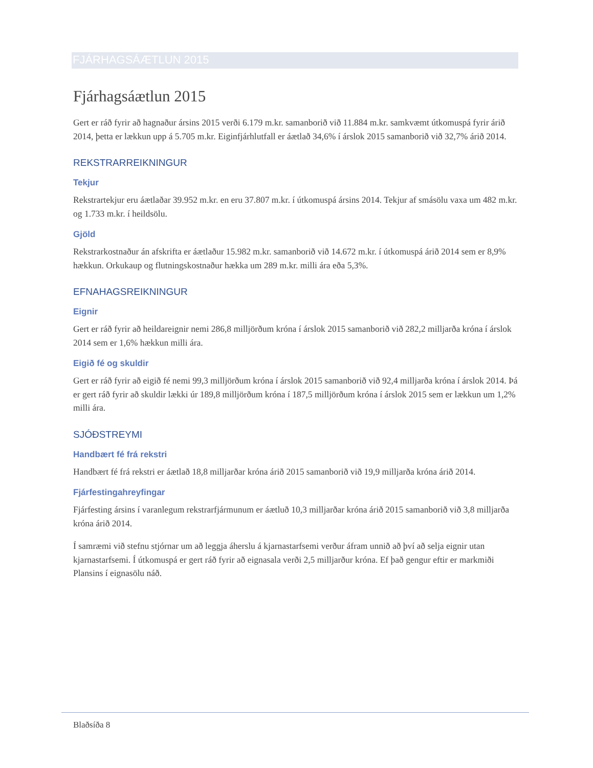FJÁRHAGSÁÆTLUN 2015
Fjárhagsáætlun 2015
Gert er ráð fyrir að hagnaður ársins 2015 verði 6.179 m.kr. samanborið við 11.884 m.kr. samkvæmt útkomuspá fyrir árið 2014, þetta er lækkun upp á 5.705 m.kr. Eiginfjárhlutfall er áætlað 34,6% í árslok 2015 samanborið við 32,7% árið 2014.
REKSTRARREIKNINGUR
Tekjur
Rekstrartekjur eru áætlaðar 39.952 m.kr. en eru 37.807 m.kr. í útkomuspá ársins 2014. Tekjur af smásölu vaxa um 482 m.kr. og 1.733 m.kr. í heildsölu.
Gjöld
Rekstrarkostnaður án afskrifta er áætlaður 15.982 m.kr. samanborið við 14.672 m.kr. í útkomuspá árið 2014 sem er 8,9% hækkun. Orkukaup og flutningskostnaður hækka um 289 m.kr. milli ára eða 5,3%.
EFNAHAGSREIKNINGUR
Eignir
Gert er ráð fyrir að heildareignir nemi 286,8 milljörðum króna í árslok 2015 samanborið við 282,2 milljarða króna í árslok 2014 sem er 1,6% hækkun milli ára.
Eigið fé og skuldir
Gert er ráð fyrir að eigið fé nemi 99,3 milljörðum króna í árslok 2015 samanborið við 92,4 milljarða króna í árslok 2014. Þá er gert ráð fyrir að skuldir lækki úr 189,8 milljörðum króna í 187,5 milljörðum króna í árslok 2015 sem er lækkun um 1,2% milli ára.
SJÓÐSTREYMI
Handbært fé frá rekstri
Handbært fé frá rekstri er áætlað 18,8 milljarðar króna árið 2015 samanborið við 19,9 milljarða króna árið 2014.
Fjárfestingahreyfingar
Fjárfesting ársins í varanlegum rekstrarfjármunum er áætluð 10,3 milljarðar króna árið 2015 samanborið við 3,8 milljarða króna árið 2014.
Í samræmi við stefnu stjórnar um að leggja áherslu á kjarnastarfsemi verður áfram unnið að því að selja eignir utan kjarnastarfsemi. Í útkomuspá er gert ráð fyrir að eignasala verði 2,5 milljarður króna. Ef það gengur eftir er markmiði Plansins í eignasölu náð.
Blaðsíða 8